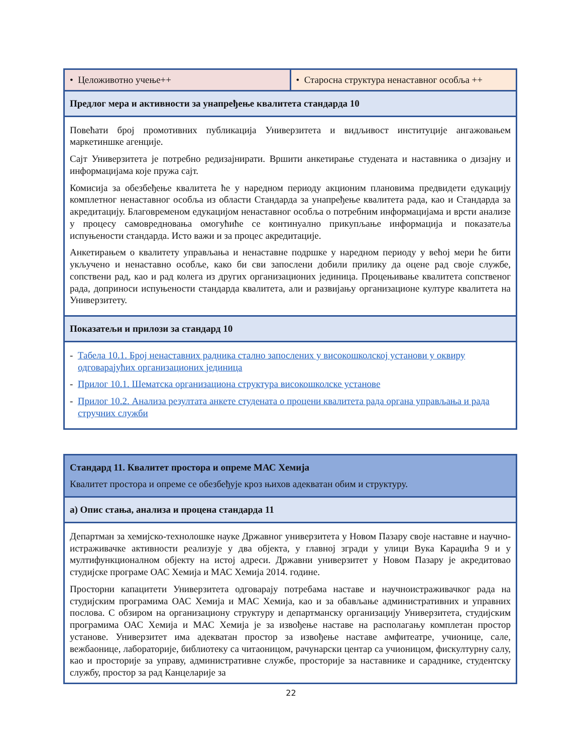| • Целоживотно учење++ | • Старосна структура ненаставног особља ++ |
| Предлог мера и активности за унапређење квалитета стандарда 10 | |
| Повећати број промотивних публикација Универзитета и видљивост институције ангажовањем маркетиншке агенције. Сајт Универзитета је потребно редизајнирати. Вршити анкетирање студената и наставника о дизајну и информацијама које пружа сајт. Комисија за обезбеђење квалитета ће у наредном периоду акционим плановима предвидети едукацију комплетног ненаставног особља из области Стандарда за унапређење квалитета рада, као и Стандарда за акредитацију. Благовременом едукацијом ненаставног особља о потребним информацијама и врсти анализе у процесу самовредновања омогућиће се континуално прикупљање информација и показатеља испуњености стандарда. Исто важи и за процес акредитације. Анкетирањем о квалитету управљања и ненаставне подршке у наредном периоду у већој мери ће бити укључено и ненаставно особље, како би сви запослени добили прилику да оцене рад своје службе, сопствени рад, као и рад колега из других организационих јединица. Процењивање квалитета сопственог рада, доприноси испуњености стандарда квалитета, али и развијању организационе културе квалитета на Универзитету. | |
| Показатељи и прилози за стандард 10 | |
| - Табела 10.1. Број ненаставних радника стално запослених у високошколској установи у оквиру одговарајућих организационих јединица - Прилог 10.1. Шематска организациона структура високошколске установе - Прилог 10.2. Анализа резултата анкете студената о процени квалитета рада органа управљања и рада стручних служби | |
| Стандард 11. Квалитет простора и опреме МАС Хемија Квалитет простора и опреме се обезбеђује кроз њихов адекватан обим и структуру. |
| а) Опис стања, анализа и процена стандарда 11 |
| Департман за хемијско-технолошке науке Државног универзитета у Новом Пазару своје наставне и научно-истраживачке активности реализује у два објекта, у главној згради у улици Вука Караџића 9 и у мултифункционалном објекту на истој адреси. Државни универзитет у Новом Пазару је акредитовао студијске програме ОАС Хемија и МАС Хемија 2014. године. Просторни капацитети Универзитета одговарају потребама наставе и научноистраживачког рада на студијским програмима ОАС Хемија и МАС Хемија, као и за обављање административних и управних послова. С обзиром на организациону структуру и департманску организацију Универзитета, студијским програмима ОАС Хемија и МАС Хемија је за извођење наставе на располагању комплетан простор установе. Универзитет има адекватан простор за извођење наставе амфитеатре, учионице, сале, вежбаонице, лабораторије, библиотеку са читаоницом, рачунарски центар са учионицом, фискултурну салу, као и просторије за управу, административне службе, просторије за наставнике и сараднике, студентску службу, простор за рад Канцеларије за |
22